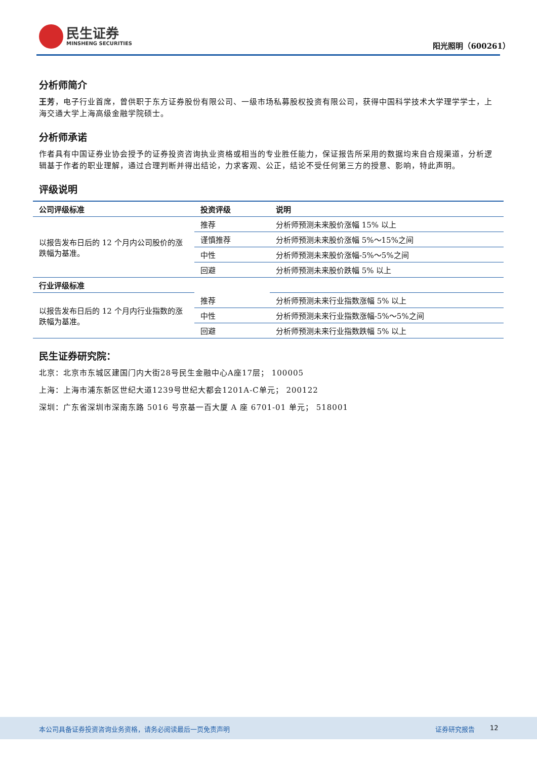民生证券
MINSHENG SECURITIES
阳光照明（600261）
分析师简介
王芳，电子行业首席，曾供职于东方证券股份有限公司、一级市场私募股权投资有限公司，获得中国科学技术大学理学学士，上海交通大学上海高级金融学院硕士。
分析师承诺
作者具有中国证券业协会授予的证券投资咨询执业资格或相当的专业胜任能力，保证报告所采用的数据均来自合规渠道，分析逻辑基于作者的职业理解，通过合理判断并得出结论，力求客观、公正，结论不受任何第三方的授意、影响，特此声明。
评级说明
| 公司评级标准 | 投资评级 | 说明 |
| --- | --- | --- |
| 以报告发布日后的 12 个月内公司股价的涨跌幅为基准。 | 推荐 | 分析师预测未来股价涨幅 15% 以上 |
| | 谨慎推荐 | 分析师预测未来股价涨幅 5%～15%之间 |
| | 中性 | 分析师预测未来股价涨幅-5%～5%之间 |
| | 回避 | 分析师预测未来股价跌幅 5% 以上 |
| 行业评级标准 | | |
| 以报告发布日后的 12 个月内行业指数的涨跌幅为基准。 | 推荐 | 分析师预测未来行业指数涨幅 5% 以上 |
| | 中性 | 分析师预测未来行业指数涨幅-5%～5%之间 |
| | 回避 | 分析师预测未来行业指数跌幅 5% 以上 |
民生证券研究院：
北京：北京市东城区建国门内大街28号民生金融中心A座17层； 100005
上海：上海市浦东新区世纪大道1239号世纪大都会1201A-C单元； 200122
深圳：广东省深圳市深南东路 5016 号京基一百大厦 A 座 6701-01 单元； 518001
本公司具备证券投资咨询业务资格，请务必阅读最后一页免责声明 证券研究报告 12